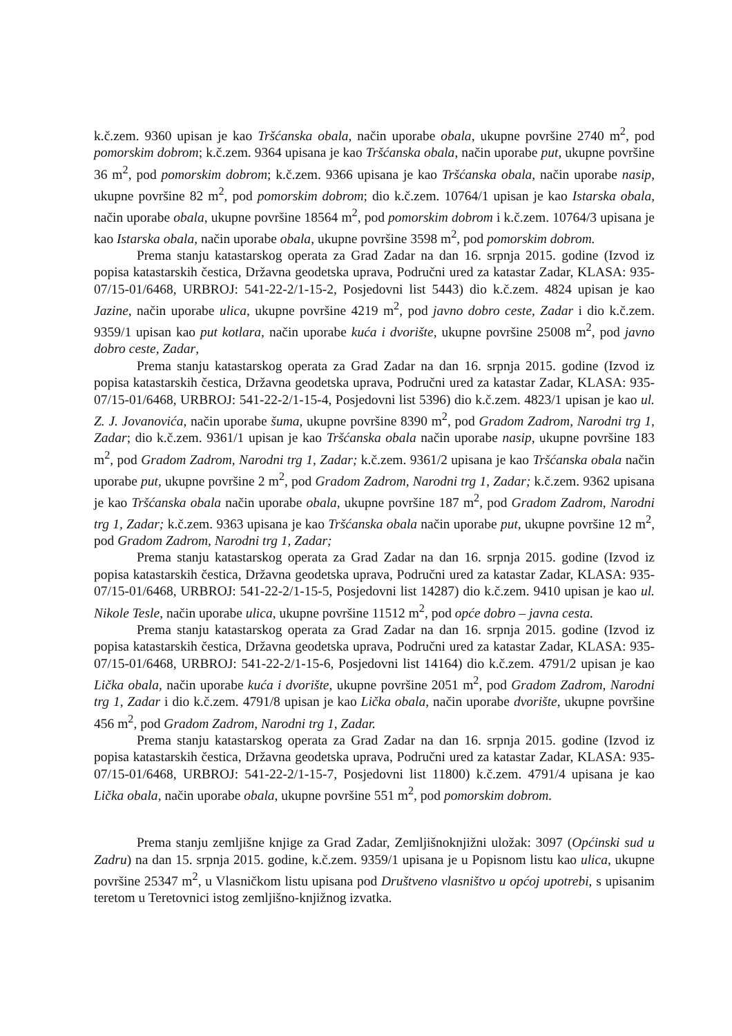k.č.zem. 9360 upisan je kao Tršćanska obala, način uporabe obala, ukupne površine 2740 m<sup>2</sup>, pod pomorskim dobrom; k.č.zem. 9364 upisana je kao Tršćanska obala, način uporabe put, ukupne površine 36 m<sup>2</sup>, pod pomorskim dobrom; k.č.zem. 9366 upisana je kao Tršćanska obala, način uporabe nasip, ukupne površine 82 m<sup>2</sup>, pod pomorskim dobrom; dio k.č.zem. 10764/1 upisan je kao Istarska obala, način uporabe obala, ukupne površine 18564 m<sup>2</sup>, pod pomorskim dobrom i k.č.zem. 10764/3 upisana je kao Istarska obala, način uporabe obala, ukupne površine 3598 m<sup>2</sup>, pod pomorskim dobrom.
Prema stanju katastarskog operata za Grad Zadar na dan 16. srpnja 2015. godine (Izvod iz popisa katastarskih čestica, Državna geodetska uprava, Područni ured za katastar Zadar, KLASA: 935-07/15-01/6468, URBROJ: 541-22-2/1-15-2, Posjedovni list 5443) dio k.č.zem. 4824 upisan je kao Jazine, način uporabe ulica, ukupne površine 4219 m<sup>2</sup>, pod javno dobro ceste, Zadar i dio k.č.zem. 9359/1 upisan kao put kotlara, način uporabe kuća i dvorište, ukupne površine 25008 m<sup>2</sup>, pod javno dobro ceste, Zadar,
Prema stanju katastarskog operata za Grad Zadar na dan 16. srpnja 2015. godine (Izvod iz popisa katastarskih čestica, Državna geodetska uprava, Područni ured za katastar Zadar, KLASA: 935-07/15-01/6468, URBROJ: 541-22-2/1-15-4, Posjedovni list 5396) dio k.č.zem. 4823/1 upisan je kao ul. Z. J. Jovanovića, način uporabe šuma, ukupne površine 8390 m<sup>2</sup>, pod Gradom Zadrom, Narodni trg 1, Zadar; dio k.č.zem. 9361/1 upisan je kao Tršćanska obala način uporabe nasip, ukupne površine 183 m<sup>2</sup>, pod Gradom Zadrom, Narodni trg 1, Zadar; k.č.zem. 9361/2 upisana je kao Tršćanska obala način uporabe put, ukupne površine 2 m<sup>2</sup>, pod Gradom Zadrom, Narodni trg 1, Zadar; k.č.zem. 9362 upisana je kao Tršćanska obala način uporabe obala, ukupne površine 187 m<sup>2</sup>, pod Gradom Zadrom, Narodni trg 1, Zadar; k.č.zem. 9363 upisana je kao Tršćanska obala način uporabe put, ukupne površine 12 m<sup>2</sup>, pod Gradom Zadrom, Narodni trg 1, Zadar;
Prema stanju katastarskog operata za Grad Zadar na dan 16. srpnja 2015. godine (Izvod iz popisa katastarskih čestica, Državna geodetska uprava, Područni ured za katastar Zadar, KLASA: 935-07/15-01/6468, URBROJ: 541-22-2/1-15-5, Posjedovni list 14287) dio k.č.zem. 9410 upisan je kao ul. Nikole Tesle, način uporabe ulica, ukupne površine 11512 m<sup>2</sup>, pod opće dobro – javna cesta.
Prema stanju katastarskog operata za Grad Zadar na dan 16. srpnja 2015. godine (Izvod iz popisa katastarskih čestica, Državna geodetska uprava, Područni ured za katastar Zadar, KLASA: 935-07/15-01/6468, URBROJ: 541-22-2/1-15-6, Posjedovni list 14164) dio k.č.zem. 4791/2 upisan je kao Lička obala, način uporabe kuća i dvorište, ukupne površine 2051 m<sup>2</sup>, pod Gradom Zadrom, Narodni trg 1, Zadar i dio k.č.zem. 4791/8 upisan je kao Lička obala, način uporabe dvorište, ukupne površine 456 m<sup>2</sup>, pod Gradom Zadrom, Narodni trg 1, Zadar.
Prema stanju katastarskog operata za Grad Zadar na dan 16. srpnja 2015. godine (Izvod iz popisa katastarskih čestica, Državna geodetska uprava, Područni ured za katastar Zadar, KLASA: 935-07/15-01/6468, URBROJ: 541-22-2/1-15-7, Posjedovni list 11800) k.č.zem. 4791/4 upisana je kao Lička obala, način uporabe obala, ukupne površine 551 m<sup>2</sup>, pod pomorskim dobrom.
Prema stanju zemljišne knjige za Grad Zadar, Zemljišnoknjižni uložak: 3097 (Općinski sud u Zadru) na dan 15. srpnja 2015. godine, k.č.zem. 9359/1 upisana je u Popisnom listu kao ulica, ukupne površine 25347 m<sup>2</sup>, u Vlasničkom listu upisana pod Društveno vlasništvo u općoj upotrebi, s upisanim teretom u Teretovnici istog zemljišno-knjižnog izvatka.